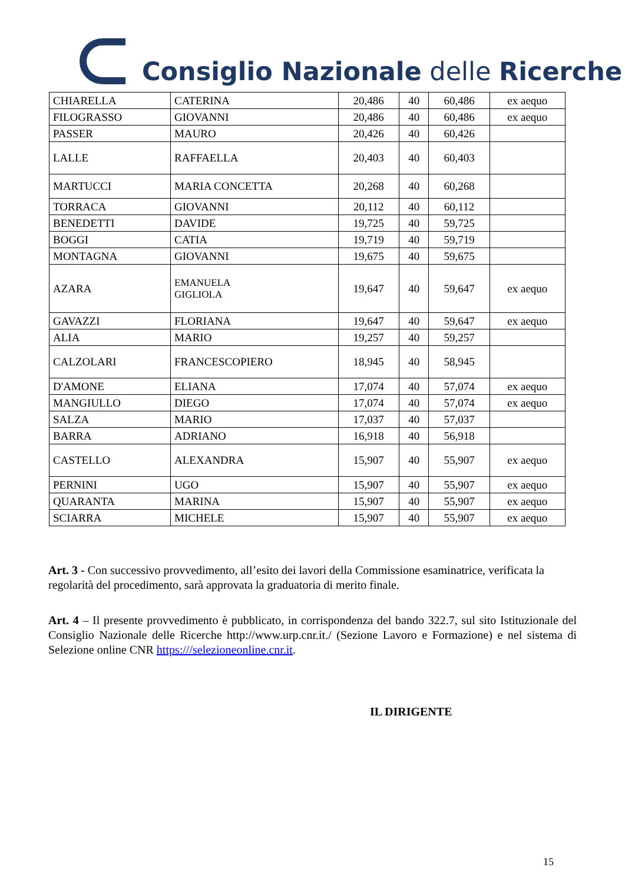Consiglio Nazionale delle Ricerche
| CHIARELLA | CATERINA | 20,486 | 40 | 60,486 | ex aequo |
| FILOGRASSO | GIOVANNI | 20,486 | 40 | 60,486 | ex aequo |
| PASSER | MAURO | 20,426 | 40 | 60,426 | |
| LALLE | RAFFAELLA | 20,403 | 40 | 60,403 | |
| MARTUCCI | MARIA CONCETTA | 20,268 | 40 | 60,268 | |
| TORRACA | GIOVANNI | 20,112 | 40 | 60,112 | |
| BENEDETTI | DAVIDE | 19,725 | 40 | 59,725 | |
| BOGGI | CATIA | 19,719 | 40 | 59,719 | |
| MONTAGNA | GIOVANNI | 19,675 | 40 | 59,675 | |
| AZARA | EMANUELA GIGLIOLA | 19,647 | 40 | 59,647 | ex aequo |
| GAVAZZI | FLORIANA | 19,647 | 40 | 59,647 | ex aequo |
| ALIA | MARIO | 19,257 | 40 | 59,257 | |
| CALZOLARI | FRANCESCOPIERO | 18,945 | 40 | 58,945 | |
| D'AMONE | ELIANA | 17,074 | 40 | 57,074 | ex aequo |
| MANGIULLO | DIEGO | 17,074 | 40 | 57,074 | ex aequo |
| SALZA | MARIO | 17,037 | 40 | 57,037 | |
| BARRA | ADRIANO | 16,918 | 40 | 56,918 | |
| CASTELLO | ALEXANDRA | 15,907 | 40 | 55,907 | ex aequo |
| PERNINI | UGO | 15,907 | 40 | 55,907 | ex aequo |
| QUARANTA | MARINA | 15,907 | 40 | 55,907 | ex aequo |
| SCIARRA | MICHELE | 15,907 | 40 | 55,907 | ex aequo |
Art. 3 - Con successivo provvedimento, all’esito dei lavori della Commissione esaminatrice, verificata la regolarità del procedimento, sarà approvata la graduatoria di merito finale.
Art. 4 – Il presente provvedimento è pubblicato, in corrispondenza del bando 322.7, sul sito Istituzionale del Consiglio Nazionale delle Ricerche http://www.urp.cnr.it./ (Sezione Lavoro e Formazione) e nel sistema di Selezione online CNR https:///selezioneonline.cnr.it.
IL DIRIGENTE
15